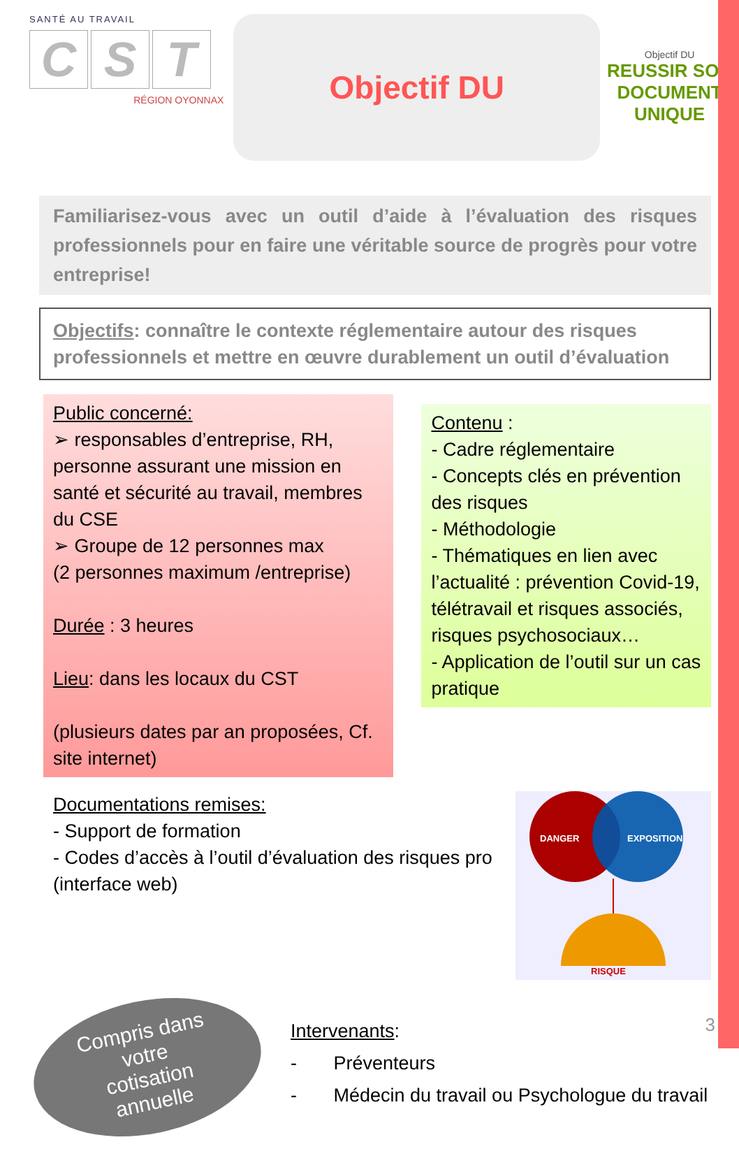SANTÉ AU TRAVAIL
C S T
RÉGION OYONNAX
Objectif DU
Objectif DU
REUSSIR SON
DOCUMENT
UNIQUE
Familiarisez-vous avec un outil d’aide à l’évaluation des risques professionnels pour en faire une véritable source de progrès pour votre entreprise!
Objectifs: connaître le contexte réglementaire autour des risques professionnels et mettre en œuvre durablement un outil d’évaluation
Public concerné:
➢ responsables d’entreprise, RH, personne assurant une mission en santé et sécurité au travail, membres du CSE
➢ Groupe de 12 personnes max
(2 personnes maximum /entreprise)
Durée : 3 heures
Lieu: dans les locaux du CST
(plusieurs dates par an proposées, Cf. site internet)
Contenu :
- Cadre réglementaire
- Concepts clés en prévention des risques
- Méthodologie
- Thématiques en lien avec l’actualité : prévention Covid-19, télétravail et risques associés, risques psychosociaux…
- Application de l’outil sur un cas pratique
Documentations remises:
- Support de formation
- Codes d’accès à l’outil d’évaluation des risques pro (interface web)
DANGER
EXPOSITION
RISQUE
Compris dans
votre
cotisation
annuelle
Intervenants:
- Préventeurs
- Médecin du travail ou Psychologue du travail
3